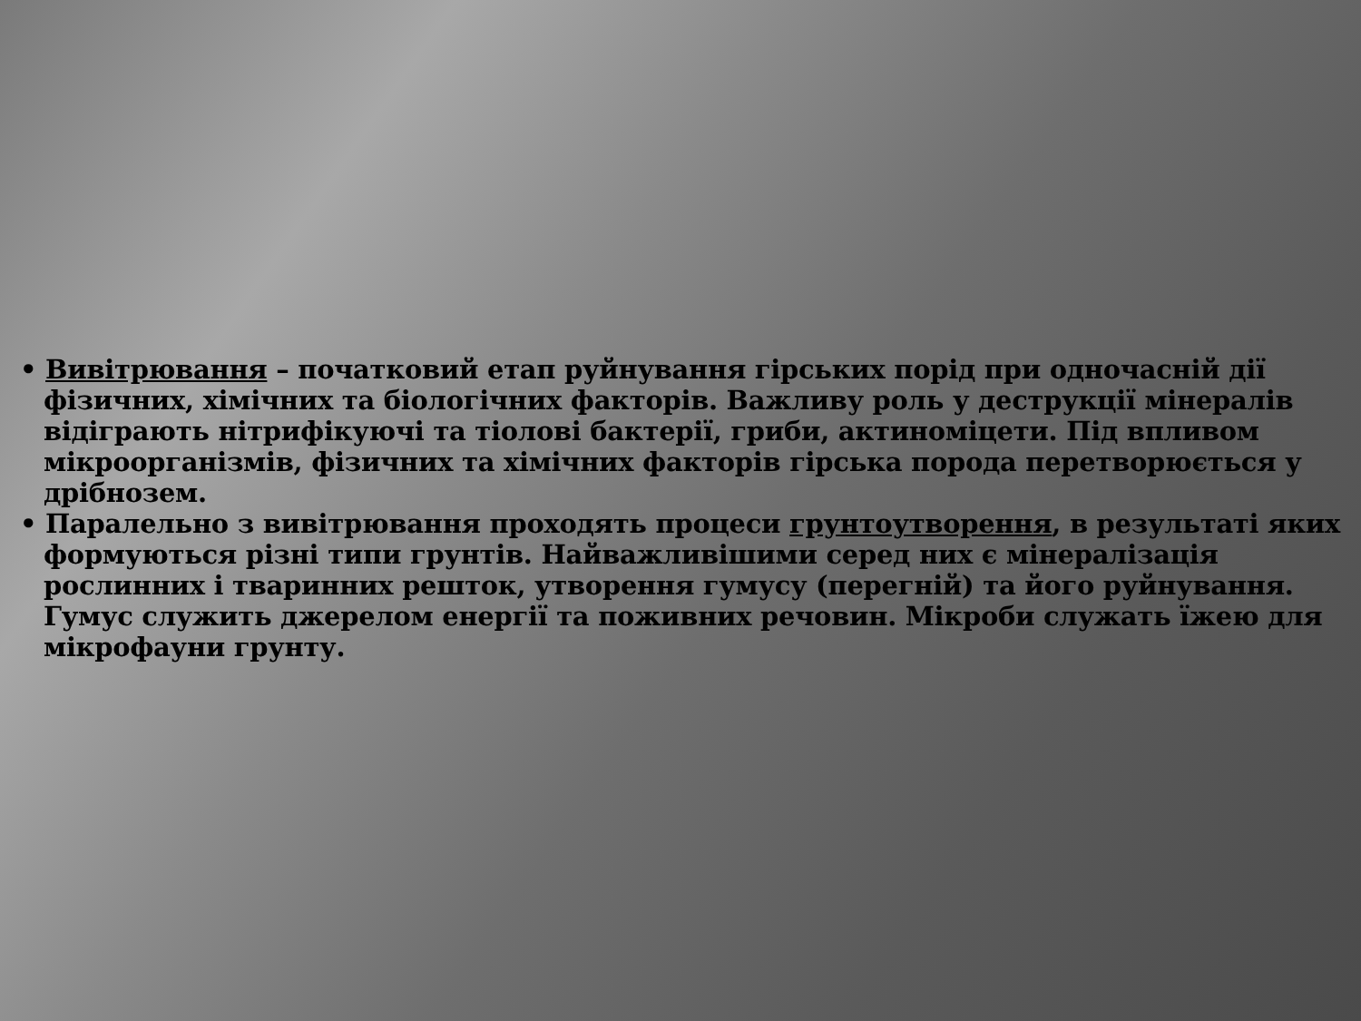• Вивітрювання – початковий етап руйнування гірських порід при одночасній дії фізичних, хімічних та біологічних факторів. Важливу роль у деструкції мінералів відіграють нітрифікуючі та тіолові бактерії, гриби, актиноміцети. Під впливом мікроорганізмів, фізичних та хімічних факторів гірська порода перетворюється у дрібнозем.
• Паралельно з вивітрювання проходять процеси грунтоутворення, в результаті яких формуються різні типи грунтів. Найважливішими серед них є мінералізація рослинних і тваринних решток, утворення гумусу (перегній) та його руйнування. Гумус служить джерелом енергії та поживних речовин. Мікроби служать їжею для мікрофауни грунту.